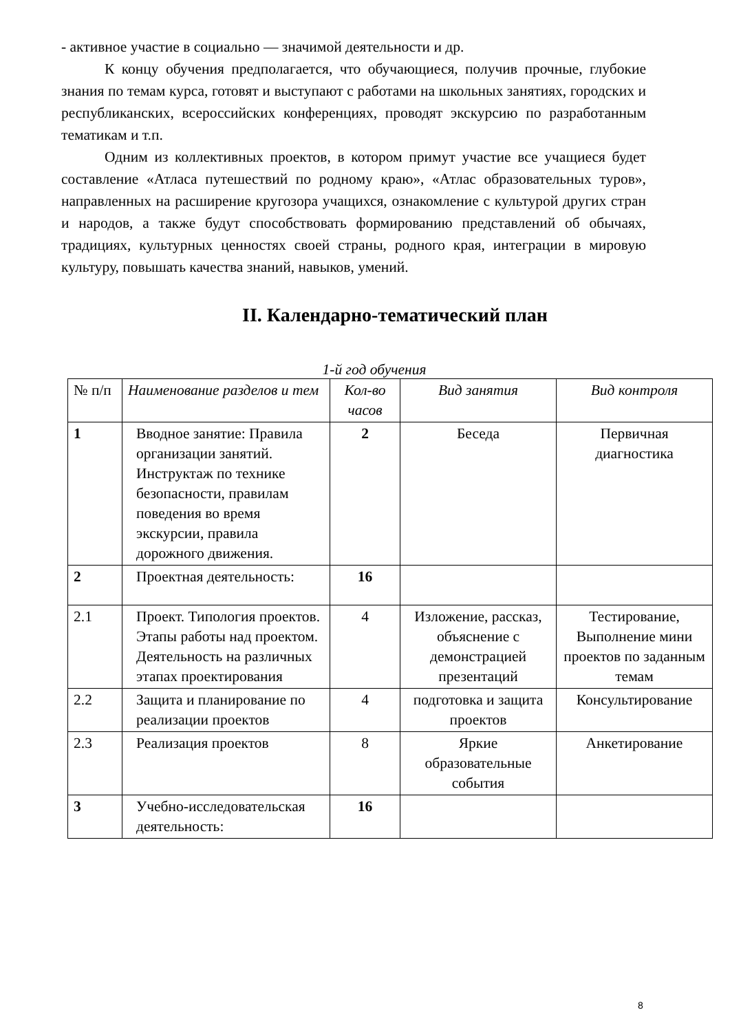- активное участие в социально — значимой деятельности и др.
К концу обучения предполагается, что обучающиеся, получив прочные, глубокие знания по темам курса, готовят и выступают с работами на школьных занятиях, городских и республиканских, всероссийских конференциях, проводят экскурсию по разработанным тематикам и т.п.
Одним из коллективных проектов, в котором примут участие все учащиеся будет составление «Атласа путешествий по родному краю», «Атлас образовательных туров», направленных на расширение кругозора учащихся, ознакомление с культурой других стран и народов, а также будут способствовать формированию представлений об обычаях, традициях, культурных ценностях своей страны, родного края, интеграции в мировую культуру, повышать качества знаний, навыков, умений.
II. Календарно-тематический план
1-й год обучения
| № п/п | Наименование разделов и тем | Кол-во часов | Вид занятия | Вид контроля |
| --- | --- | --- | --- | --- |
| 1 | Вводное занятие: Правила организации занятий. Инструктаж по технике безопасности, правилам поведения во время экскурсии, правила дорожного движения. | 2 | Беседа | Первичная диагностика |
| 2 | Проектная деятельность: | 16 | | |
| 2.1 | Проект. Типология проектов. Этапы работы над проектом. Деятельность на различных этапах проектирования | 4 | Изложение, рассказ, объяснение с демонстрацией презентаций | Тестирование, Выполнение мини проектов по заданным темам |
| 2.2 | Защита и планирование по реализации проектов | 4 | подготовка и защита проектов | Консультирование |
| 2.3 | Реализация проектов | 8 | Яркие образовательные события | Анкетирование |
| 3 | Учебно-исследовательская деятельность: | 16 | | |
8